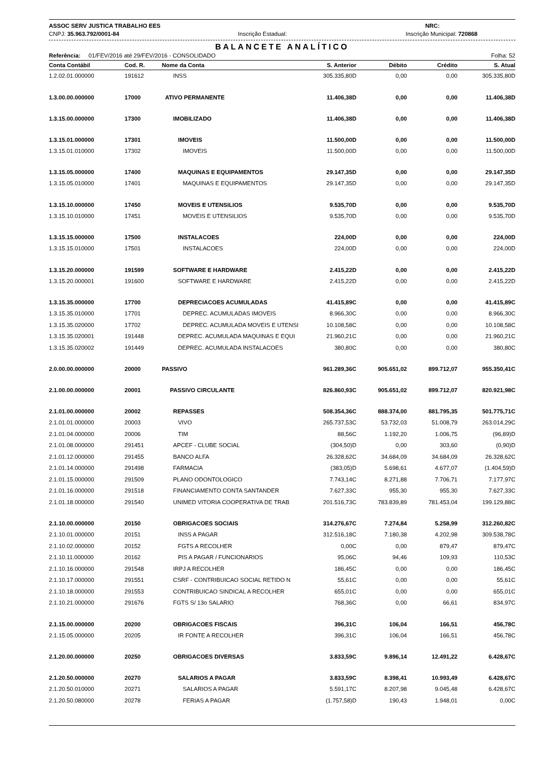ASSOC SERV JUSTICA TRABALHO EES NRC:
CNPJ: 35.963.792/0001-84 Inscrição Estadual: Inscrição Municipal: 720868
BALANCETE ANALÍTICO
Referência: 01/FEV/2016 até 29/FEV/2016 - CONSOLIDADO Folha: 52
| Conta Contábil | Cod. R. | Nome da Conta | S. Anterior | Débito | Crédito | S. Atual |
| --- | --- | --- | --- | --- | --- | --- |
| 1.2.02.01.000000 | 191612 | INSS | 305.335,80D | 0,00 | 0,00 | 305.335,80D |
| 1.3.00.00.000000 | 17000 | ATIVO PERMANENTE | 11.406,38D | 0,00 | 0,00 | 11.406,38D |
| 1.3.15.00.000000 | 17300 | IMOBILIZADO | 11.406,38D | 0,00 | 0,00 | 11.406,38D |
| 1.3.15.01.000000 | 17301 | IMOVEIS | 11.500,00D | 0,00 | 0,00 | 11.500,00D |
| 1.3.15.01.010000 | 17302 | IMOVEIS | 11.500,00D | 0,00 | 0,00 | 11.500,00D |
| 1.3.15.05.000000 | 17400 | MAQUINAS E EQUIPAMENTOS | 29.147,35D | 0,00 | 0,00 | 29.147,35D |
| 1.3.15.05.010000 | 17401 | MAQUINAS E EQUIPAMENTOS | 29.147,35D | 0,00 | 0,00 | 29.147,35D |
| 1.3.15.10.000000 | 17450 | MOVEIS E UTENSILIOS | 9.535,70D | 0,00 | 0,00 | 9.535,70D |
| 1.3.15.10.010000 | 17451 | MOVEIS E UTENSILIOS | 9.535,70D | 0,00 | 0,00 | 9.535,70D |
| 1.3.15.15.000000 | 17500 | INSTALACOES | 224,00D | 0,00 | 0,00 | 224,00D |
| 1.3.15.15.010000 | 17501 | INSTALACOES | 224,00D | 0,00 | 0,00 | 224,00D |
| 1.3.15.20.000000 | 191599 | SOFTWARE E HARDWARE | 2.415,22D | 0,00 | 0,00 | 2.415,22D |
| 1.3.15.20.000001 | 191600 | SOFTWARE E HARDWARE | 2.415,22D | 0,00 | 0,00 | 2.415,22D |
| 1.3.15.35.000000 | 17700 | DEPRECIACOES ACUMULADAS | 41.415,89C | 0,00 | 0,00 | 41.415,89C |
| 1.3.15.35.010000 | 17701 | DEPREC. ACUMULADAS IMOVEIS | 8.966,30C | 0,00 | 0,00 | 8.966,30C |
| 1.3.15.35.020000 | 17702 | DEPREC. ACUMULADA MOVEIS E UTENSI | 10.108,58C | 0,00 | 0,00 | 10.108,58C |
| 1.3.15.35.020001 | 191448 | DEPREC. ACUMULADA MAQUINAS E EQUI | 21.960,21C | 0,00 | 0,00 | 21.960,21C |
| 1.3.15.35.020002 | 191449 | DEPREC. ACUMULADA INSTALACOES | 380,80C | 0,00 | 0,00 | 380,80C |
| 2.0.00.00.000000 | 20000 | PASSIVO | 961.289,36C | 905.651,02 | 899.712,07 | 955.350,41C |
| 2.1.00.00.000000 | 20001 | PASSIVO CIRCULANTE | 826.860,93C | 905.651,02 | 899.712,07 | 820.921,98C |
| 2.1.01.00.000000 | 20002 | REPASSES | 508.354,36C | 888.374,00 | 881.795,35 | 501.775,71C |
| 2.1.01.01.000000 | 20003 | VIVO | 265.737,53C | 53.732,03 | 51.008,79 | 263.014,29C |
| 2.1.01.04.000000 | 20006 | TIM | 88,56C | 1.192,20 | 1.006,75 | (96,89)D |
| 2.1.01.08.000000 | 291451 | APCEF - CLUBE SOCIAL | (304,50)D | 0,00 | 303,60 | (0,90)D |
| 2.1.01.12.000000 | 291455 | BANCO ALFA | 26.328,62C | 34.684,09 | 34.684,09 | 26.328,62C |
| 2.1.01.14.000000 | 291498 | FARMACIA | (383,05)D | 5.698,61 | 4.677,07 | (1.404,59)D |
| 2.1.01.15.000000 | 291509 | PLANO ODONTOLOGICO | 7.743,14C | 8.271,88 | 7.706,71 | 7.177,97C |
| 2.1.01.16.000000 | 291518 | FINANCIAMENTO CONTA SANTANDER | 7.627,33C | 955,30 | 955,30 | 7.627,33C |
| 2.1.01.18.000000 | 291540 | UNIMED VITORIA COOPERATIVA DE TRAB | 201.516,73C | 783.839,89 | 781.453,04 | 199.129,88C |
| 2.1.10.00.000000 | 20150 | OBRIGACOES SOCIAIS | 314.276,67C | 7.274,84 | 5.258,99 | 312.260,82C |
| 2.1.10.01.000000 | 20151 | INSS A PAGAR | 312.516,18C | 7.180,38 | 4.202,98 | 309.538,78C |
| 2.1.10.02.000000 | 20152 | FGTS A RECOLHER | 0,00C | 0,00 | 879,47 | 879,47C |
| 2.1.10.11.000000 | 20162 | PIS A PAGAR / FUNCIONARIOS | 95,06C | 94,46 | 109,93 | 110,53C |
| 2.1.10.16.000000 | 291548 | IRPJ A RECOLHER | 186,45C | 0,00 | 0,00 | 186,45C |
| 2.1.10.17.000000 | 291551 | CSRF - CONTRIBUICAO SOCIAL RETIDO N | 55,61C | 0,00 | 0,00 | 55,61C |
| 2.1.10.18.000000 | 291553 | CONTRIBUICAO SINDICAL A RECOLHER | 655,01C | 0,00 | 0,00 | 655,01C |
| 2.1.10.21.000000 | 291676 | FGTS S/ 13o SALARIO | 768,36C | 0,00 | 66,61 | 834,97C |
| 2.1.15.00.000000 | 20200 | OBRIGACOES FISCAIS | 396,31C | 106,04 | 166,51 | 456,78C |
| 2.1.15.05.000000 | 20205 | IR FONTE A RECOLHER | 396,31C | 106,04 | 166,51 | 456,78C |
| 2.1.20.00.000000 | 20250 | OBRIGACOES DIVERSAS | 3.833,59C | 9.896,14 | 12.491,22 | 6.428,67C |
| 2.1.20.50.000000 | 20270 | SALARIOS A PAGAR | 3.833,59C | 8.398,41 | 10.993,49 | 6.428,67C |
| 2.1.20.50.010000 | 20271 | SALARIOS A PAGAR | 5.591,17C | 8.207,98 | 9.045,48 | 6.428,67C |
| 2.1.20.50.080000 | 20278 | FERIAS A PAGAR | (1.757,58)D | 190,43 | 1.948,01 | 0,00C |